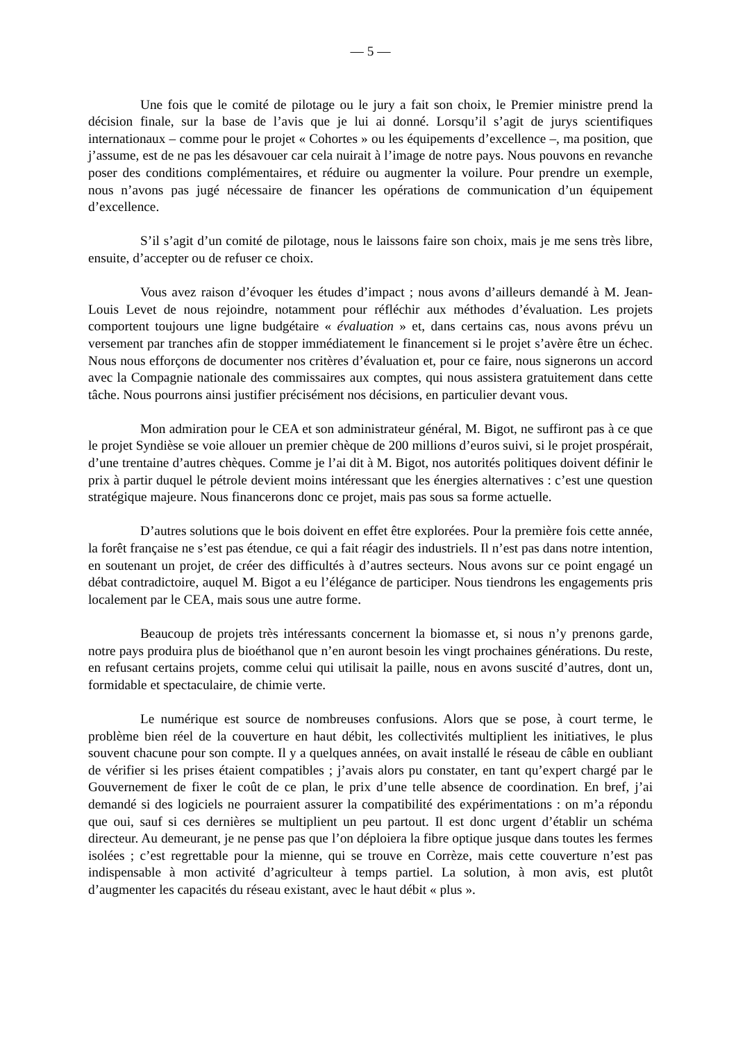— 5 —
Une fois que le comité de pilotage ou le jury a fait son choix, le Premier ministre prend la décision finale, sur la base de l’avis que je lui ai donné. Lorsqu’il s’agit de jurys scientifiques internationaux – comme pour le projet « Cohortes » ou les équipements d’excellence –, ma position, que j’assume, est de ne pas les désavouer car cela nuirait à l’image de notre pays. Nous pouvons en revanche poser des conditions complémentaires, et réduire ou augmenter la voilure. Pour prendre un exemple, nous n’avons pas jugé nécessaire de financer les opérations de communication d’un équipement d’excellence.
S’il s’agit d’un comité de pilotage, nous le laissons faire son choix, mais je me sens très libre, ensuite, d’accepter ou de refuser ce choix.
Vous avez raison d’évoquer les études d’impact ; nous avons d’ailleurs demandé à M. Jean-Louis Levet de nous rejoindre, notamment pour réfléchir aux méthodes d’évaluation. Les projets comportent toujours une ligne budgétaire « évaluation » et, dans certains cas, nous avons prévu un versement par tranches afin de stopper immédiatement le financement si le projet s’avère être un échec. Nous nous efforçons de documenter nos critères d’évaluation et, pour ce faire, nous signerons un accord avec la Compagnie nationale des commissaires aux comptes, qui nous assistera gratuitement dans cette tâche. Nous pourrons ainsi justifier précisément nos décisions, en particulier devant vous.
Mon admiration pour le CEA et son administrateur général, M. Bigot, ne suffiront pas à ce que le projet Syndièse se voie allouer un premier chèque de 200 millions d’euros suivi, si le projet prospérait, d’une trentaine d’autres chèques. Comme je l’ai dit à M. Bigot, nos autorités politiques doivent définir le prix à partir duquel le pétrole devient moins intéressant que les énergies alternatives : c’est une question stratégique majeure. Nous financerons donc ce projet, mais pas sous sa forme actuelle.
D’autres solutions que le bois doivent en effet être explorées. Pour la première fois cette année, la forêt française ne s’est pas étendue, ce qui a fait réagir des industriels. Il n’est pas dans notre intention, en soutenant un projet, de créer des difficultés à d’autres secteurs. Nous avons sur ce point engagé un débat contradictoire, auquel M. Bigot a eu l’élégance de participer. Nous tiendrons les engagements pris localement par le CEA, mais sous une autre forme.
Beaucoup de projets très intéressants concernent la biomasse et, si nous n’y prenons garde, notre pays produira plus de bioéthanol que n’en auront besoin les vingt prochaines générations. Du reste, en refusant certains projets, comme celui qui utilisait la paille, nous en avons suscité d’autres, dont un, formidable et spectaculaire, de chimie verte.
Le numérique est source de nombreuses confusions. Alors que se pose, à court terme, le problème bien réel de la couverture en haut débit, les collectivités multiplient les initiatives, le plus souvent chacune pour son compte. Il y a quelques années, on avait installé le réseau de câble en oubliant de vérifier si les prises étaient compatibles ; j’avais alors pu constater, en tant qu’expert chargé par le Gouvernement de fixer le coût de ce plan, le prix d’une telle absence de coordination. En bref, j’ai demandé si des logiciels ne pourraient assurer la compatibilité des expérimentations : on m’a répondu que oui, sauf si ces dernières se multiplient un peu partout. Il est donc urgent d’établir un schéma directeur. Au demeurant, je ne pense pas que l’on déploiera la fibre optique jusque dans toutes les fermes isolées ; c’est regrettable pour la mienne, qui se trouve en Corrèze, mais cette couverture n’est pas indispensable à mon activité d’agriculteur à temps partiel. La solution, à mon avis, est plutôt d’augmenter les capacités du réseau existant, avec le haut débit « plus ».